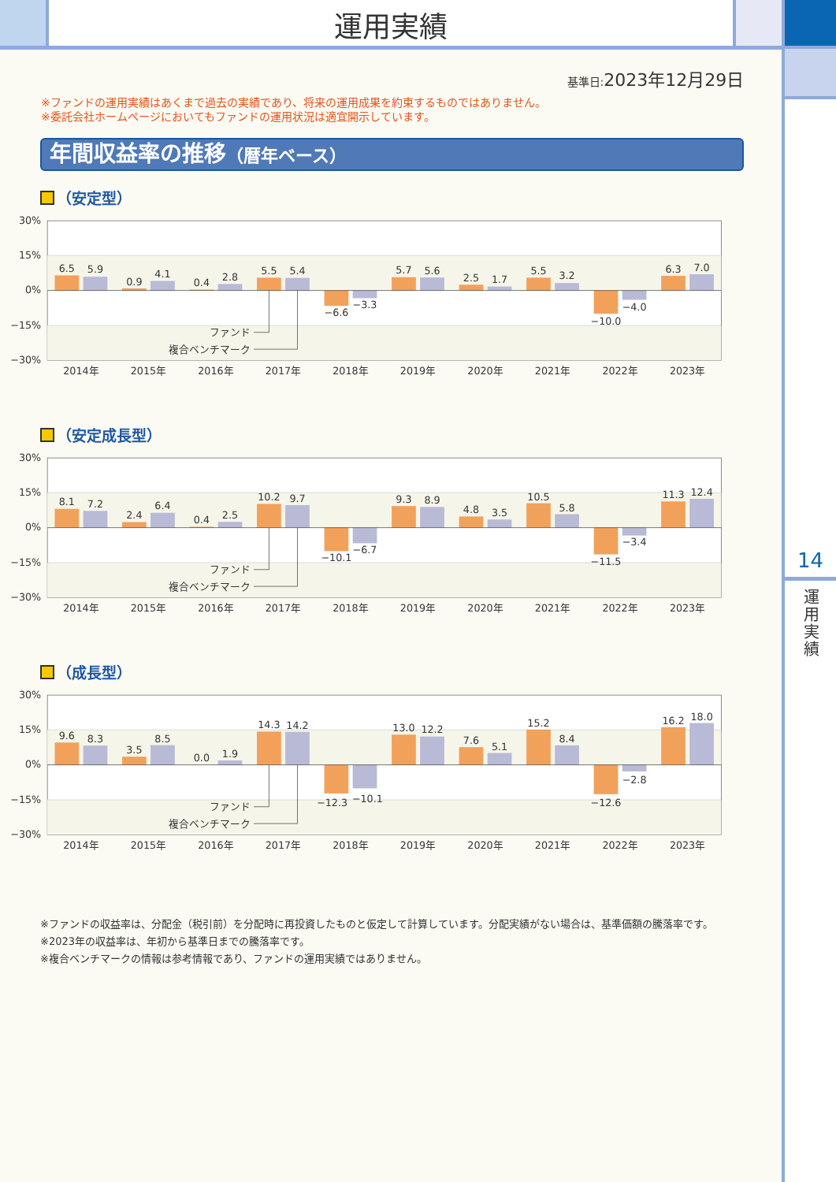運用実績
基準日:2023年12月29日
※ファンドの運用実績はあくまで過去の実績であり、将来の運用成果を約束するものではありません。
※委託会社ホームページにおいてもファンドの運用状況は適宜開示しています。
年間収益率の推移（暦年ベース）
（安定型）
30%
15%
0%
−15%
−30%
6.5
5.9
0.9
4.1
0.4
2.8
5.5
5.4
−6.6
−3.3
5.7
5.6
2.5
1.7
5.5
3.2
−10.0
−4.0
6.3
7.0
ファンド
複合ベンチマーク
2014年
2015年
2016年
2017年
2018年
2019年
2020年
2021年
2022年
2023年
（安定成長型）
30%
15%
0%
−15%
−30%
8.1
7.2
2.4
6.4
0.4
2.5
10.2
9.7
−10.1
−6.7
9.3
8.9
4.8
3.5
10.5
5.8
−11.5
−3.4
11.3
12.4
ファンド
複合ベンチマーク
2014年
2015年
2016年
2017年
2018年
2019年
2020年
2021年
2022年
2023年
（成長型）
30%
15%
0%
−15%
−30%
9.6
8.3
3.5
8.5
0.0
1.9
14.3
14.2
−12.3
−10.1
13.0
12.2
7.6
5.1
15.2
8.4
−12.6
−2.8
16.2
18.0
ファンド
複合ベンチマーク
2014年
2015年
2016年
2017年
2018年
2019年
2020年
2021年
2022年
2023年
※ファンドの収益率は、分配金（税引前）を分配時に再投資したものと仮定して計算しています。分配実績がない場合は、基準価額の騰落率です。
※2023年の収益率は、年初から基準日までの騰落率です。
※複合ベンチマークの情報は参考情報であり、ファンドの運用実績ではありません。
14
運用実績